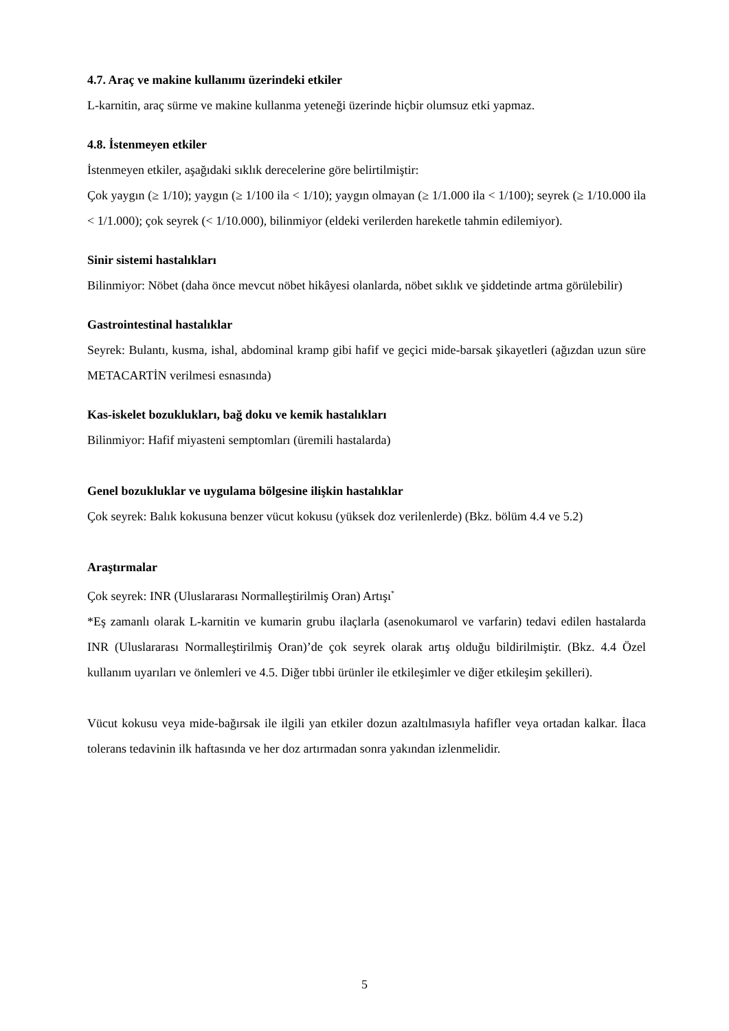4.7. Araç ve makine kullanımı üzerindeki etkiler
L-karnitin, araç sürme ve makine kullanma yeteneği üzerinde hiçbir olumsuz etki yapmaz.
4.8. İstenmeyen etkiler
İstenmeyen etkiler, aşağıdaki sıklık derecelerine göre belirtilmiştir:
Çok yaygın (≥ 1/10); yaygın (≥ 1/100 ila < 1/10); yaygın olmayan (≥ 1/1.000 ila < 1/100); seyrek (≥ 1/10.000 ila < 1/1.000); çok seyrek (< 1/10.000), bilinmiyor (eldeki verilerden hareketle tahmin edilemiyor).
Sinir sistemi hastalıkları
Bilinmiyor: Nöbet (daha önce mevcut nöbet hikâyesi olanlarda, nöbet sıklık ve şiddetinde artma görülebilir)
Gastrointestinal hastalıklar
Seyrek: Bulantı, kusma, ishal, abdominal kramp gibi hafif ve geçici mide-barsak şikayetleri (ağızdan uzun süre METACARTİN verilmesi esnasında)
Kas-iskelet bozuklukları, bağ doku ve kemik hastalıkları
Bilinmiyor: Hafif miyasteni semptomları (üremili hastalarda)
Genel bozukluklar ve uygulama bölgesine ilişkin hastalıklar
Çok seyrek: Balık kokusuna benzer vücut kokusu (yüksek doz verilenlerde) (Bkz. bölüm 4.4 ve 5.2)
Araştırmalar
Çok seyrek: INR (Uluslararası Normalleştirilmiş Oran) Artışı<sup>*</sup>
*Eş zamanlı olarak L-karnitin ve kumarin grubu ilaçlarla (asenokumarol ve varfarin) tedavi edilen hastalarda INR (Uluslararası Normalleştirilmiş Oran)’de çok seyrek olarak artış olduğu bildirilmiştir. (Bkz. 4.4 Özel kullanım uyarıları ve önlemleri ve 4.5. Diğer tıbbi ürünler ile etkileşimler ve diğer etkileşim şekilleri).
Vücut kokusu veya mide-bağırsak ile ilgili yan etkiler dozun azaltılmasıyla hafifler veya ortadan kalkar. İlaca tolerans tedavinin ilk haftasında ve her doz artırmadan sonra yakından izlenmelidir.
5